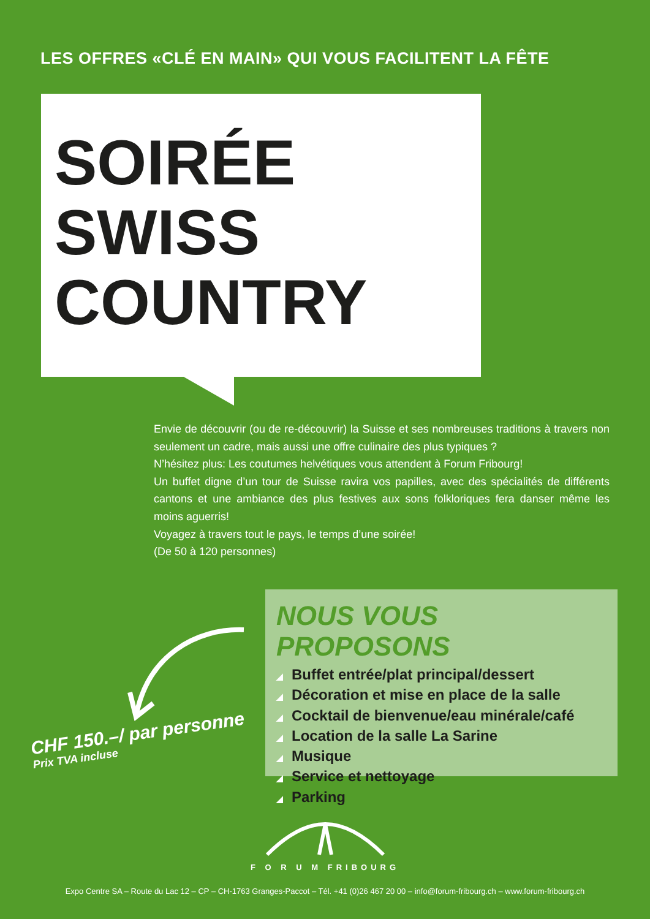LES OFFRES «CLÉ EN MAIN» QUI VOUS FACILITENT LA FÊTE
SOIRÉE
SWISS
COUNTRY
Envie de découvrir (ou de re-découvrir) la Suisse et ses nombreuses traditions à travers non seulement un cadre, mais aussi une offre culinaire des plus typiques ?
N’hésitez plus: Les coutumes helvétiques vous attendent à Forum Fribourg!
Un buffet digne d’un tour de Suisse ravira vos papilles, avec des spécialités de différents cantons et une ambiance des plus festives aux sons folkloriques fera danser même les moins aguerris!
Voyagez à travers tout le pays, le temps d’une soirée!
(De 50 à 120 personnes)
NOUS VOUS PROPOSONS
◢ Buffet entrée/plat principal/dessert
◢ Décoration et mise en place de la salle
◢ Cocktail de bienvenue/eau minérale/café
◢ Location de la salle La Sarine
◢ Musique
◢ Service et nettoyage
◢ Parking
CHF 150.–/ par personne
Prix TVA incluse
F O R U M FRIBOURG
Expo Centre SA – Route du Lac 12 – CP – CH-1763 Granges-Paccot – Tél. +41 (0)26 467 20 00 – info@forum-fribourg.ch – www.forum-fribourg.ch